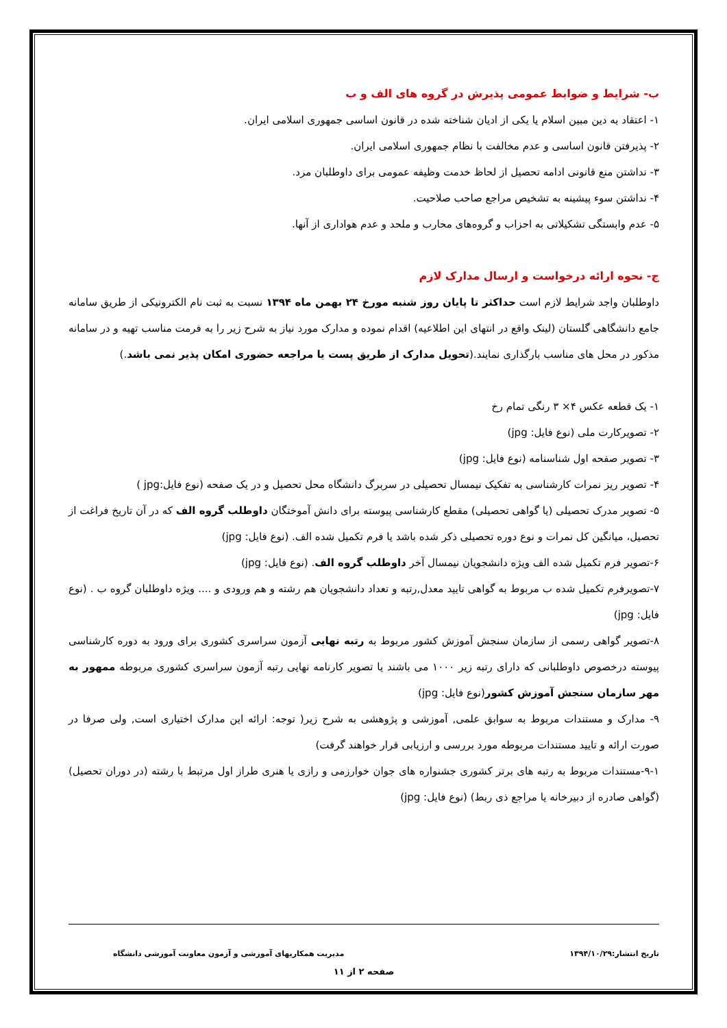ب- شرایط و ضوابط عمومی پذیرش در گروه های الف و ب
۱- اعتقاد به دین مبین اسلام یا یکی از ادیان شناخته شده در قانون اساسی جمهوری اسلامی ایران.
۲- پذیرفتن قانون اساسی و عدم مخالفت با نظام جمهوری اسلامی ایران.
۳- نداشتن منع قانونی ادامه تحصیل از لحاظ خدمت وظیفه عمومی برای داوطلبان مرد.
۴- نداشتن سوء پیشینه به تشخیص مراجع صاحب صلاحیت.
۵- عدم وابستگی تشکیلاتی به احزاب و گروه‌های محارب و ملحد و عدم هواداری از آنها.
ج- نحوه ارائه درخواست و ارسال مدارک لازم
داوطلبان واجد شرایط لازم است حداکثر تا پایان روز شنبه مورخ ۲۴ بهمن ماه ۱۳۹۴ نسبت به ثبت نام الکترونیکی از طریق سامانه جامع دانشگاهی گلستان (لینک واقع در انتهای این اطلاعیه) اقدام نموده و مدارک مورد نیاز به شرح زیر را به فرمت مناسب تهیه و در سامانه مذکور در محل های مناسب بارگذاری نمایند.(تحویل مدارک از طریق پست یا مراجعه حضوری امکان پذیر نمی باشد.)
۱- یک قطعه عکس ۴× ۳ رنگی تمام رخ
۲- تصویرکارت ملی (نوع فایل: jpg)
۳- تصویر صفحه اول شناسنامه (نوع فایل: jpg)
۴- تصویر ریز نمرات کارشناسی به تفکیک نیمسال تحصیلی در سربرگ دانشگاه محل تحصیل و در یک صفحه (نوع فایل:jpg )
۵- تصویر مدرک تحصیلی (یا گواهی تحصیلی) مقطع کارشناسی پیوسته برای دانش آموختگان داوطلب گروه الف که در آن تاریخ فراغت از تحصیل، میانگین کل نمرات و نوع دوره تحصیلی ذکر شده باشد یا فرم تکمیل شده الف. (نوع فایل: jpg)
۶-تصویر فرم تکمیل شده الف ویژه دانشجویان نیمسال آخر داوطلب گروه الف. (نوع فایل: jpg)
۷-تصویرفرم تکمیل شده ب مربوط به گواهی تایید معدل,رتبه و تعداد دانشجویان هم رشته و هم ورودی و .... ویژه داوطلبان گروه ب . (نوع فایل: jpg)
۸-تصویر گواهی رسمی از سازمان سنجش آموزش کشور مربوط به رتبه نهایی آزمون سراسری کشوری برای ورود به دوره کارشناسی پیوسته درخصوص داوطلبانی که دارای رتبه زیر ۱۰۰۰ می باشند یا تصویر کارنامه نهایی رتبه آزمون سراسری کشوری مربوطه ممهور به مهر سازمان سنجش آموزش کشور(نوع فایل: jpg)
۹- مدارک و مستندات مربوط به سوابق علمی, آموزشی و پژوهشی به شرح زیر( توجه: ارائه این مدارک اختیاری است, ولی صرفا در صورت ارائه و تایید مستندات مربوطه مورد بررسی و ارزیابی قرار خواهند گرفت)
۹-۱-مستندات مربوط به رتبه های برتر کشوری جشنواره های جوان خوارزمی و رازی یا هنری طراز اول مرتبط با رشته (در دوران تحصیل) (گواهی صادره از دبیرخانه یا مراجع ذی ربط) (نوع فایل: jpg)
تاریخ انتشار:۱۳۹۴/۱۰/۲۹ مدیریت همکاریهای آموزشی و آزمون معاونت آموزشی دانشگاه
صفحه ۲ از ۱۱